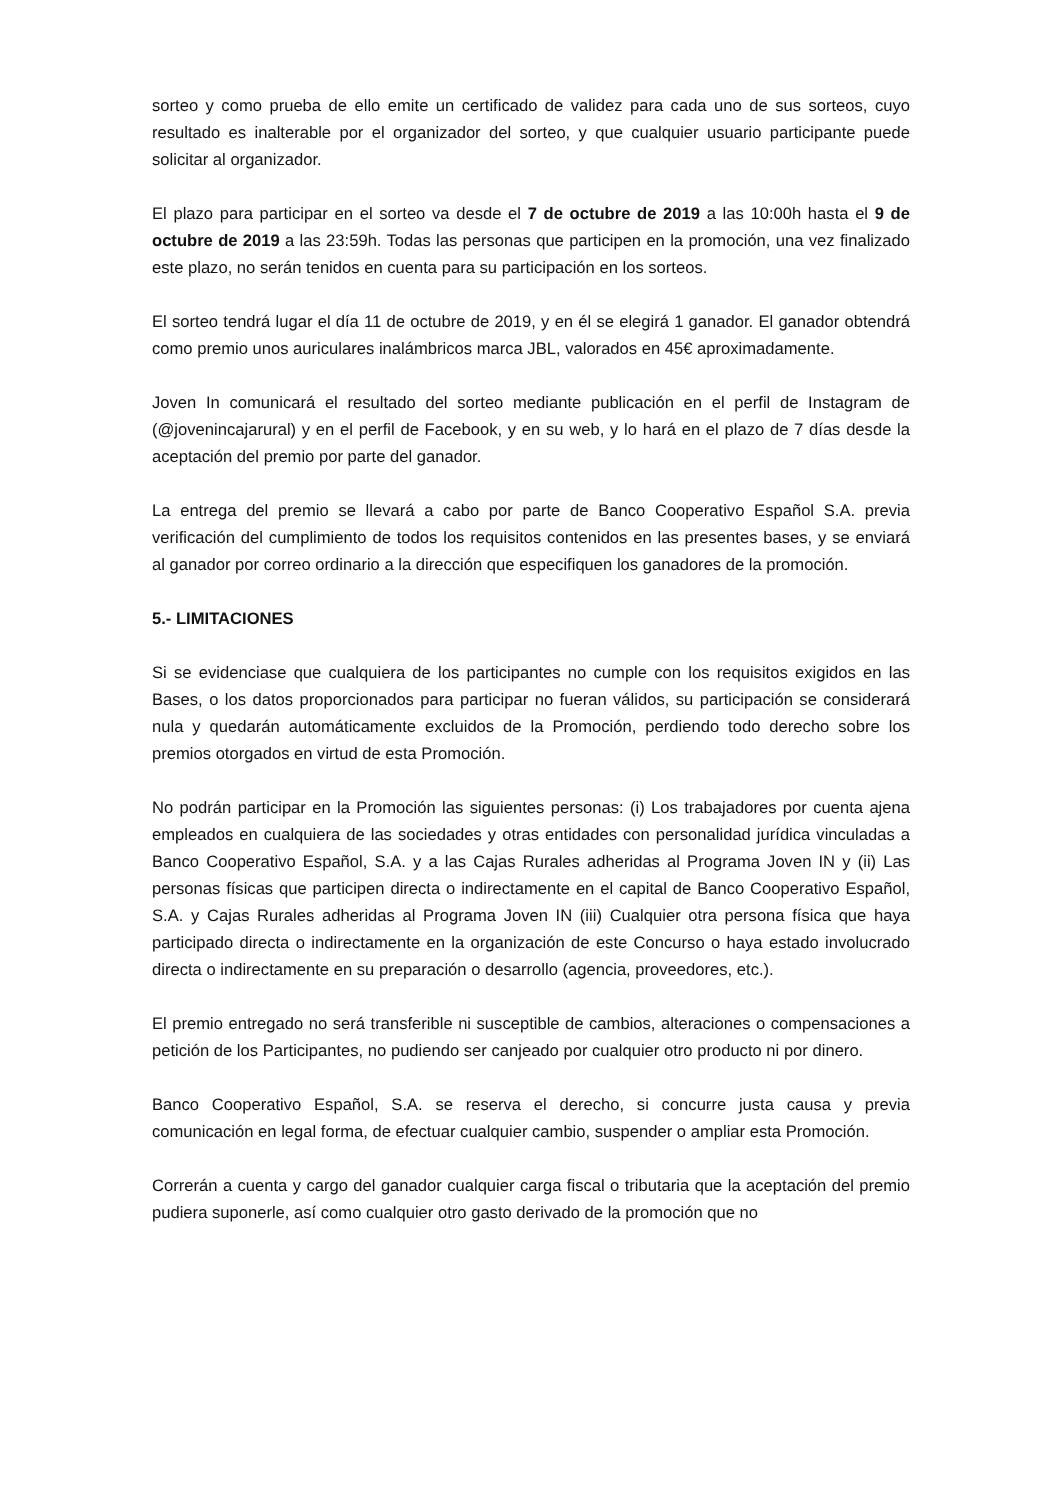sorteo y como prueba de ello emite un certificado de validez para cada uno de sus sorteos, cuyo resultado es inalterable por el organizador del sorteo, y que cualquier usuario participante puede solicitar al organizador.
El plazo para participar en el sorteo va desde el 7 de octubre de 2019 a las 10:00h hasta el 9 de octubre de 2019 a las 23:59h. Todas las personas que participen en la promoción, una vez finalizado este plazo, no serán tenidos en cuenta para su participación en los sorteos.
El sorteo tendrá lugar el día 11 de octubre de 2019, y en él se elegirá 1 ganador. El ganador obtendrá como premio unos auriculares inalámbricos marca JBL, valorados en 45€ aproximadamente.
Joven In comunicará el resultado del sorteo mediante publicación en el perfil de Instagram de (@jovenincajarural) y en el perfil de Facebook, y en su web, y lo hará en el plazo de 7 días desde la aceptación del premio por parte del ganador.
La entrega del premio se llevará a cabo por parte de Banco Cooperativo Español S.A. previa verificación del cumplimiento de todos los requisitos contenidos en las presentes bases, y se enviará al ganador por correo ordinario a la dirección que especifiquen los ganadores de la promoción.
5.- LIMITACIONES
Si se evidenciase que cualquiera de los participantes no cumple con los requisitos exigidos en las Bases, o los datos proporcionados para participar no fueran válidos, su participación se considerará nula y quedarán automáticamente excluidos de la Promoción, perdiendo todo derecho sobre los premios otorgados en virtud de esta Promoción.
No podrán participar en la Promoción las siguientes personas: (i) Los trabajadores por cuenta ajena empleados en cualquiera de las sociedades y otras entidades con personalidad jurídica vinculadas a Banco Cooperativo Español, S.A. y a las Cajas Rurales adheridas al Programa Joven IN y (ii) Las personas físicas que participen directa o indirectamente en el capital de Banco Cooperativo Español, S.A. y Cajas Rurales adheridas al Programa Joven IN (iii) Cualquier otra persona física que haya participado directa o indirectamente en la organización de este Concurso o haya estado involucrado directa o indirectamente en su preparación o desarrollo (agencia, proveedores, etc.).
El premio entregado no será transferible ni susceptible de cambios, alteraciones o compensaciones a petición de los Participantes, no pudiendo ser canjeado por cualquier otro producto ni por dinero.
Banco Cooperativo Español, S.A. se reserva el derecho, si concurre justa causa y previa comunicación en legal forma, de efectuar cualquier cambio, suspender o ampliar esta Promoción.
Correrán a cuenta y cargo del ganador cualquier carga fiscal o tributaria que la aceptación del premio pudiera suponerle, así como cualquier otro gasto derivado de la promoción que no